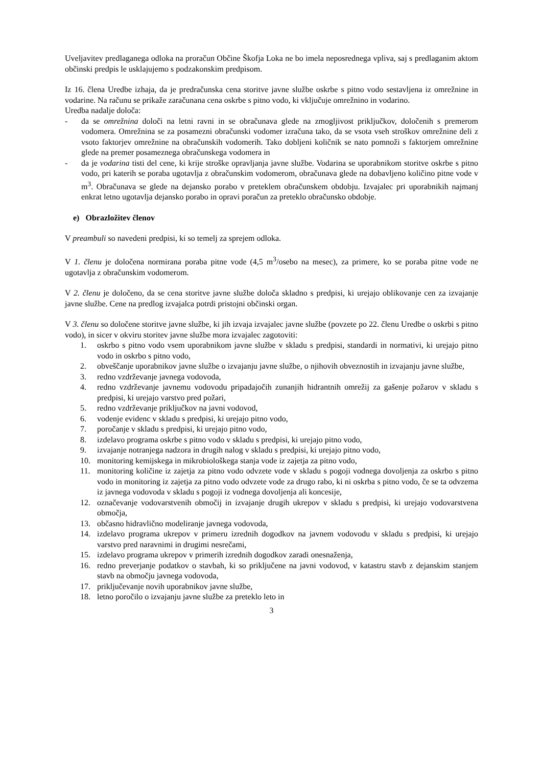Uveljavitev predlaganega odloka na proračun Občine Škofja Loka ne bo imela neposrednega vpliva, saj s predlaganim aktom občinski predpis le usklajujemo s podzakonskim predpisom.
Iz 16. člena Uredbe izhaja, da je predračunska cena storitve javne službe oskrbe s pitno vodo sestavljena iz omrežnine in vodarine. Na računu se prikaže zaračunana cena oskrbe s pitno vodo, ki vključuje omrežnino in vodarino.
Uredba nadalje določa:
- da se omrežnina določi na letni ravni in se obračunava glede na zmogljivost priključkov, določenih s premerom vodomera. Omrežnina se za posamezni obračunski vodomer izračuna tako, da se vsota vseh stroškov omrežnine deli z vsoto faktorjev omrežnine na obračunskih vodomerih. Tako dobljeni količnik se nato pomnoži s faktorjem omrežnine glede na premer posameznega obračunskega vodomera in
- da je vodarina tisti del cene, ki krije stroške opravljanja javne službe. Vodarina se uporabnikom storitve oskrbe s pitno vodo, pri katerih se poraba ugotavlja z obračunskim vodomerom, obračunava glede na dobavljeno količino pitne vode v m<sup>3</sup>. Obračunava se glede na dejansko porabo v preteklem obračunskem obdobju. Izvajalec pri uporabnikih najmanj enkrat letno ugotavlja dejansko porabo in opravi poračun za preteklo obračunsko obdobje.
e) Obrazložitev členov
V preambuli so navedeni predpisi, ki so temelj za sprejem odloka.
V 1. členu je določena normirana poraba pitne vode (4,5 m<sup>3</sup>/osebo na mesec), za primere, ko se poraba pitne vode ne ugotavlja z obračunskim vodomerom.
V 2. členu je določeno, da se cena storitve javne službe določa skladno s predpisi, ki urejajo oblikovanje cen za izvajanje javne službe. Cene na predlog izvajalca potrdi pristojni občinski organ.
V 3. členu so določene storitve javne službe, ki jih izvaja izvajalec javne službe (povzete po 22. členu Uredbe o oskrbi s pitno vodo), in sicer v okviru storitev javne službe mora izvajalec zagotoviti:
1. oskrbo s pitno vodo vsem uporabnikom javne službe v skladu s predpisi, standardi in normativi, ki urejajo pitno vodo in oskrbo s pitno vodo,
2. obveščanje uporabnikov javne službe o izvajanju javne službe, o njihovih obveznostih in izvajanju javne službe,
3. redno vzdrževanje javnega vodovoda,
4. redno vzdrževanje javnemu vodovodu pripadajočih zunanjih hidrantnih omrežij za gašenje požarov v skladu s predpisi, ki urejajo varstvo pred požari,
5. redno vzdrževanje priključkov na javni vodovod,
6. vodenje evidenc v skladu s predpisi, ki urejajo pitno vodo,
7. poročanje v skladu s predpisi, ki urejajo pitno vodo,
8. izdelavo programa oskrbe s pitno vodo v skladu s predpisi, ki urejajo pitno vodo,
9. izvajanje notranjega nadzora in drugih nalog v skladu s predpisi, ki urejajo pitno vodo,
10. monitoring kemijskega in mikrobiološkega stanja vode iz zajetja za pitno vodo,
11. monitoring količine iz zajetja za pitno vodo odvzete vode v skladu s pogoji vodnega dovoljenja za oskrbo s pitno vodo in monitoring iz zajetja za pitno vodo odvzete vode za drugo rabo, ki ni oskrba s pitno vodo, če se ta odvzema iz javnega vodovoda v skladu s pogoji iz vodnega dovoljenja ali koncesije,
12. označevanje vodovarstvenih območij in izvajanje drugih ukrepov v skladu s predpisi, ki urejajo vodovarstvena območja,
13. občasno hidravlično modeliranje javnega vodovoda,
14. izdelavo programa ukrepov v primeru izrednih dogodkov na javnem vodovodu v skladu s predpisi, ki urejajo varstvo pred naravnimi in drugimi nesrečami,
15. izdelavo programa ukrepov v primerih izrednih dogodkov zaradi onesnaženja,
16. redno preverjanje podatkov o stavbah, ki so priključene na javni vodovod, v katastru stavb z dejanskim stanjem stavb na območju javnega vodovoda,
17. priključevanje novih uporabnikov javne službe,
18. letno poročilo o izvajanju javne službe za preteklo leto in
3